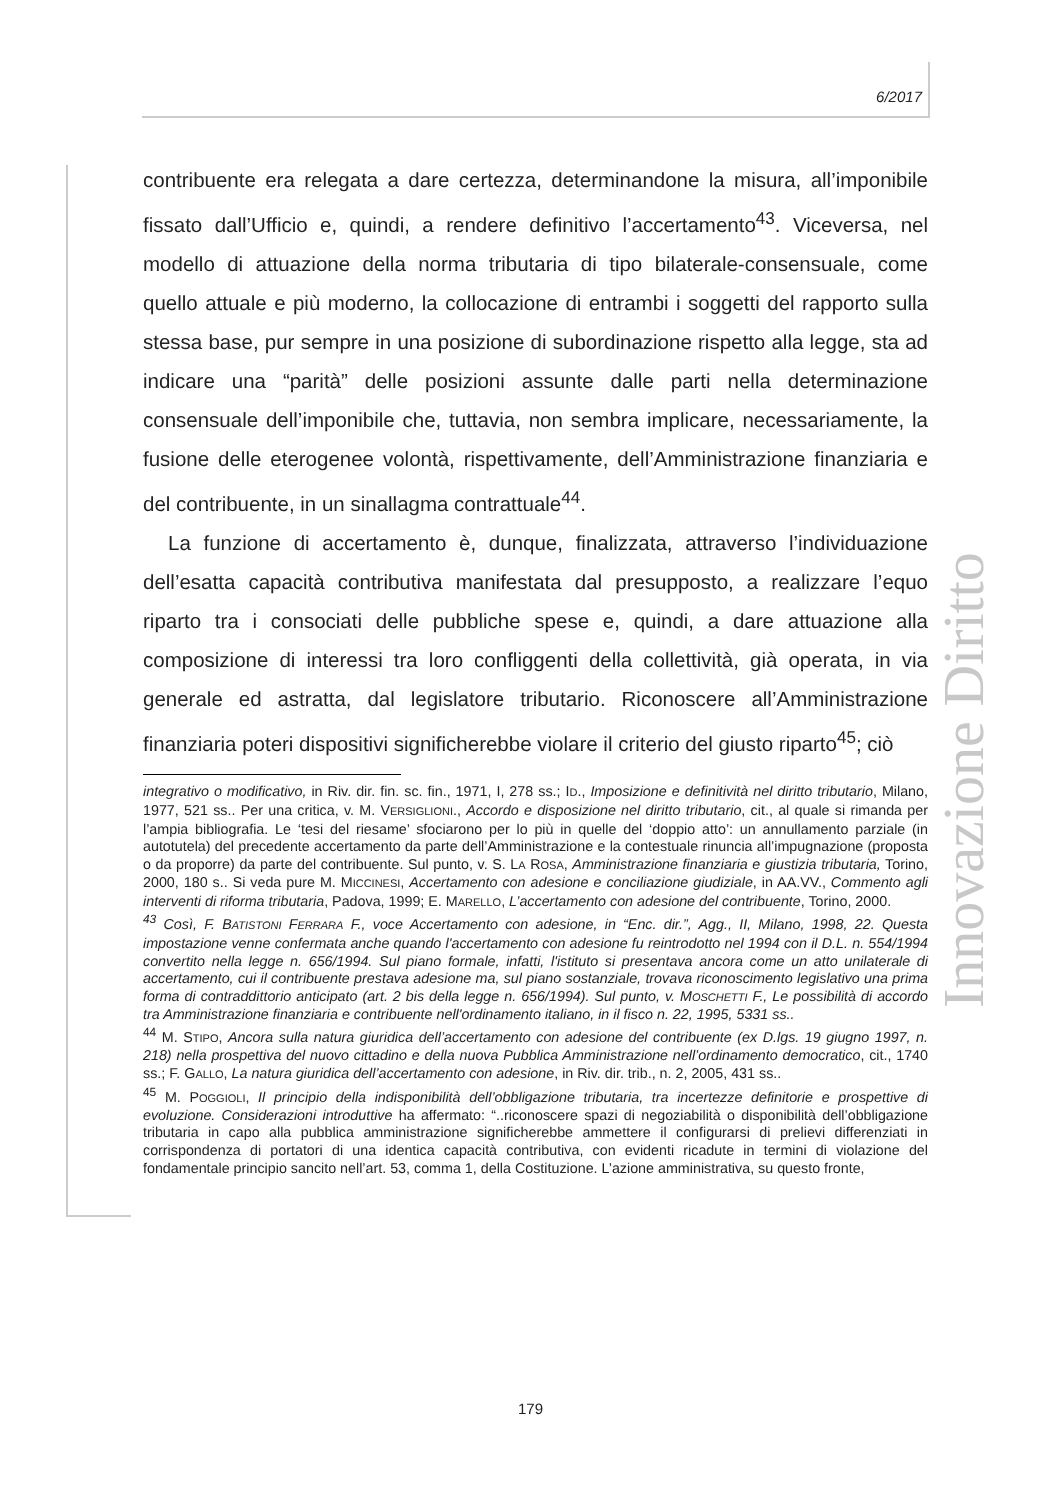6/2017
contribuente era relegata a dare certezza, determinandone la misura, all’imponibile fissato dall’Ufficio e, quindi, a rendere definitivo l’accertamento<sup>43</sup>. Viceversa, nel modello di attuazione della norma tributaria di tipo bilaterale-consensuale, come quello attuale e più moderno, la collocazione di entrambi i soggetti del rapporto sulla stessa base, pur sempre in una posizione di subordinazione rispetto alla legge, sta ad indicare una “parità” delle posizioni assunte dalle parti nella determinazione consensuale dell’imponibile che, tuttavia, non sembra implicare, necessariamente, la fusione delle eterogenee volontà, rispettivamente, dell’Amministrazione finanziaria e del contribuente, in un sinallagma contrattuale<sup>44</sup>.
La funzione di accertamento è, dunque, finalizzata, attraverso l’individuazione dell’esatta capacità contributiva manifestata dal presupposto, a realizzare l’equo riparto tra i consociati delle pubbliche spese e, quindi, a dare attuazione alla composizione di interessi tra loro confliggenti della collettività, già operata, in via generale ed astratta, dal legislatore tributario. Riconoscere all’Amministrazione finanziaria poteri dispositivi significherebbe violare il criterio del giusto riparto<sup>45</sup>; ciò
integrativo o modificativo, in Riv. dir. fin. sc. fin., 1971, I, 278 ss.; ID., Imposizione e definitività nel diritto tributario, Milano, 1977, 521 ss.. Per una critica, v. M. VERSIGLIONI., Accordo e disposizione nel diritto tributario, cit., al quale si rimanda per l’ampia bibliografia. Le ‘tesi del riesame’ sfociarono per lo più in quelle del ‘doppio atto’: un annullamento parziale (in autotutela) del precedente accertamento da parte dell’Amministrazione e la contestuale rinuncia all’impugnazione (proposta o da proporre) da parte del contribuente. Sul punto, v. S. LA ROSA, Amministrazione finanziaria e giustizia tributaria, Torino, 2000, 180 s.. Si veda pure M. MICCINESI, Accertamento con adesione e conciliazione giudiziale, in AA.VV., Commento agli interventi di riforma tributaria, Padova, 1999; E. MARELLO, L’accertamento con adesione del contribuente, Torino, 2000.
<sup>43</sup> Così, F. BATISTONI FERRARA F., voce Accertamento con adesione, in “Enc. dir.”, Agg., II, Milano, 1998, 22. Questa impostazione venne confermata anche quando l'accertamento con adesione fu reintrodotto nel 1994 con il D.L. n. 554/1994 convertito nella legge n. 656/1994. Sul piano formale, infatti, l'istituto si presentava ancora come un atto unilaterale di accertamento, cui il contribuente prestava adesione ma, sul piano sostanziale, trovava riconoscimento legislativo una prima forma di contraddittorio anticipato (art. 2 bis della legge n. 656/1994). Sul punto, v. MOSCHETTI F., Le possibilità di accordo tra Amministrazione finanziaria e contribuente nell'ordinamento italiano, in il fisco n. 22, 1995, 5331 ss..
<sup>44</sup> M. STIPO, Ancora sulla natura giuridica dell’accertamento con adesione del contribuente (ex D.lgs. 19 giugno 1997, n. 218) nella prospettiva del nuovo cittadino e della nuova Pubblica Amministrazione nell’ordinamento democratico, cit., 1740 ss.; F. GALLO, La natura giuridica dell’accertamento con adesione, in Riv. dir. trib., n. 2, 2005, 431 ss..
<sup>45</sup> M. POGGIOLI, Il principio della indisponibilità dell’obbligazione tributaria, tra incertezze definitorie e prospettive di evoluzione. Considerazioni introduttive ha affermato: “..riconoscere spazi di negoziabilità o disponibilità dell’obbligazione tributaria in capo alla pubblica amministrazione significherebbe ammettere il configurarsi di prelievi differenziati in corrispondenza di portatori di una identica capacità contributiva, con evidenti ricadute in termini di violazione del fondamentale principio sancito nell’art. 53, comma 1, della Costituzione. L’azione amministrativa, su questo fronte,
Innovazione Diritto
179